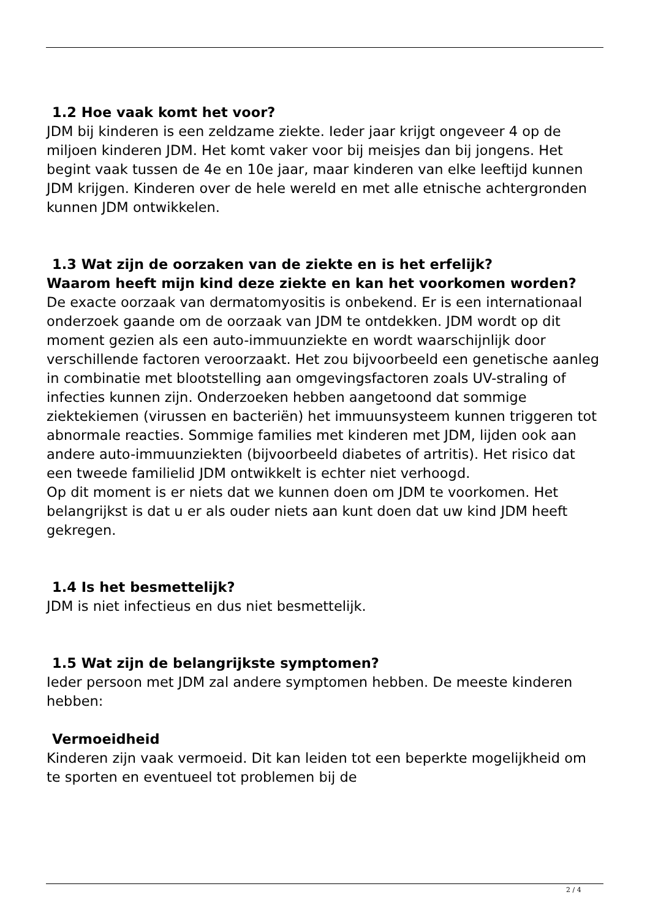1.2 Hoe vaak komt het voor?
JDM bij kinderen is een zeldzame ziekte. Ieder jaar krijgt ongeveer 4 op de miljoen kinderen JDM. Het komt vaker voor bij meisjes dan bij jongens. Het begint vaak tussen de 4e en 10e jaar, maar kinderen van elke leeftijd kunnen JDM krijgen. Kinderen over de hele wereld en met alle etnische achtergronden kunnen JDM ontwikkelen.
1.3 Wat zijn de oorzaken van de ziekte en is het erfelijk?
Waarom heeft mijn kind deze ziekte en kan het voorkomen worden?
De exacte oorzaak van dermatomyositis is onbekend. Er is een internationaal onderzoek gaande om de oorzaak van JDM te ontdekken. JDM wordt op dit moment gezien als een auto-immuunziekte en wordt waarschijnlijk door verschillende factoren veroorzaakt. Het zou bijvoorbeeld een genetische aanleg in combinatie met blootstelling aan omgevingsfactoren zoals UV-straling of infecties kunnen zijn. Onderzoeken hebben aangetoond dat sommige ziektekiemen (virussen en bacteriën) het immuunsysteem kunnen triggeren tot abnormale reacties. Sommige families met kinderen met JDM, lijden ook aan andere auto-immuunziekten (bijvoorbeeld diabetes of artritis). Het risico dat een tweede familielid JDM ontwikkelt is echter niet verhoogd.
Op dit moment is er niets dat we kunnen doen om JDM te voorkomen. Het belangrijkst is dat u er als ouder niets aan kunt doen dat uw kind JDM heeft gekregen.
1.4 Is het besmettelijk?
JDM is niet infectieus en dus niet besmettelijk.
1.5 Wat zijn de belangrijkste symptomen?
Ieder persoon met JDM zal andere symptomen hebben. De meeste kinderen hebben:
Vermoeidheid
Kinderen zijn vaak vermoeid. Dit kan leiden tot een beperkte mogelijkheid om te sporten en eventueel tot problemen bij de
2 / 4